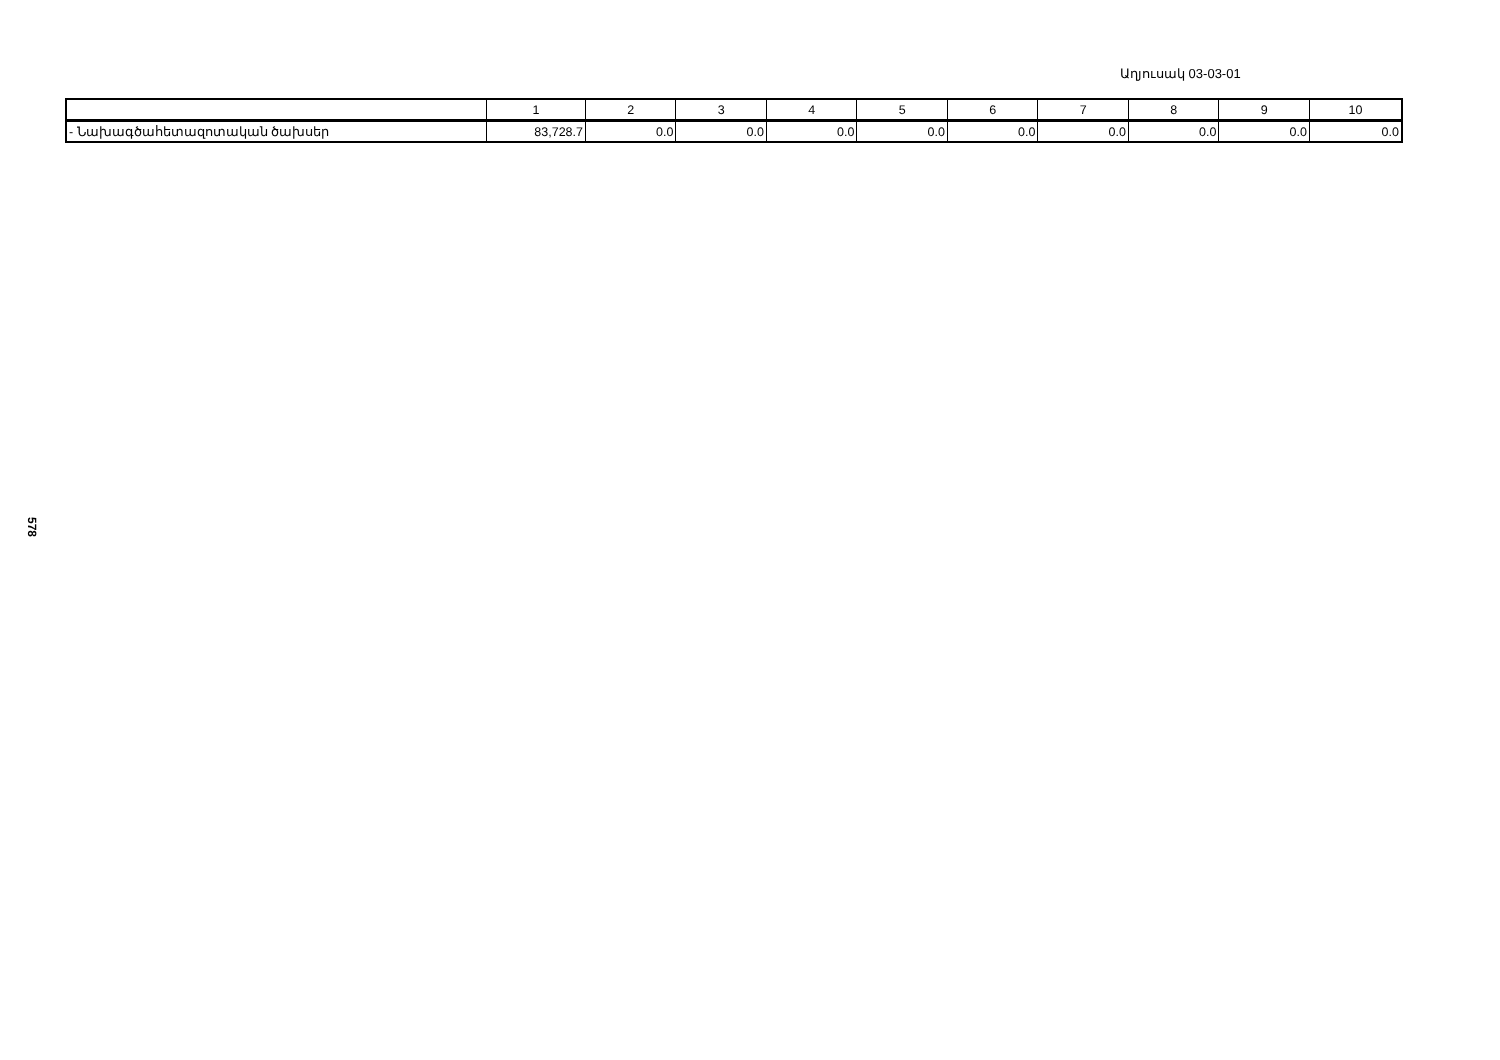Աղյուսակ 03-03-01
| | 1 | 2 | 3 | 4 | 5 | 6 | 7 | 8 | 9 | 10 |
| - Նախագծահետազոտական ծախսեր | 83,728.7 | 0.0 | 0.0 | 0.0 | 0.0 | 0.0 | 0.0 | 0.0 | 0.0 | 0.0 |
578